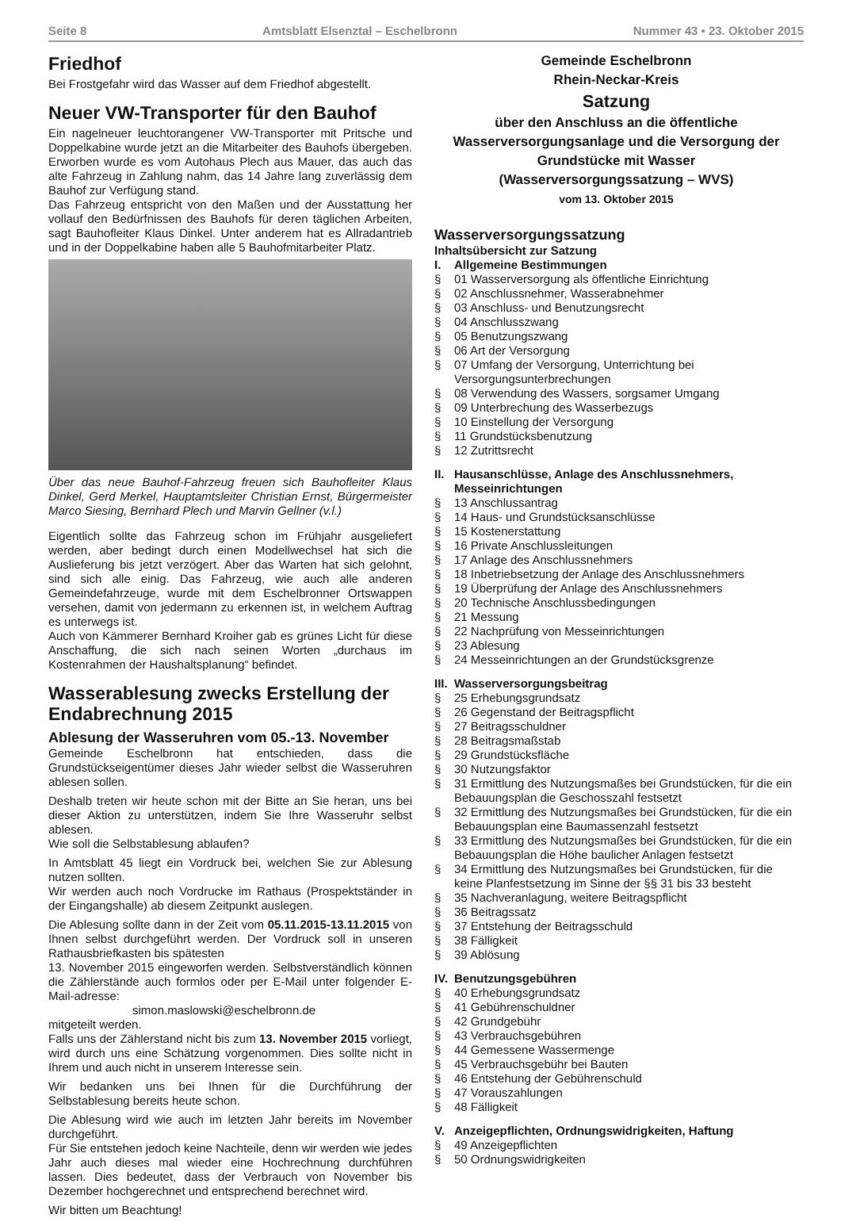Seite 8 Amtsblatt Elsenztal – Eschelbronn Nummer 43 • 23. Oktober 2015
Friedhof
Bei Frostgefahr wird das Wasser auf dem Friedhof abgestellt.
Neuer VW-Transporter für den Bauhof
Ein nagelneuer leuchtorangener VW-Transporter mit Pritsche und Doppelkabine wurde jetzt an die Mitarbeiter des Bauhofs übergeben. Erworben wurde es vom Autohaus Plech aus Mauer, das auch das alte Fahrzeug in Zahlung nahm, das 14 Jahre lang zuverlässig dem Bauhof zur Verfügung stand.
Das Fahrzeug entspricht von den Maßen und der Ausstattung her vollauf den Bedürfnissen des Bauhofs für deren täglichen Arbeiten, sagt Bauhofleiter Klaus Dinkel. Unter anderem hat es Allradantrieb und in der Doppelkabine haben alle 5 Bauhofmitarbeiter Platz.
Über das neue Bauhof-Fahrzeug freuen sich Bauhofleiter Klaus Dinkel, Gerd Merkel, Hauptamtsleiter Christian Ernst, Bürgermeister Marco Siesing, Bernhard Plech und Marvin Gellner (v.l.)
Eigentlich sollte das Fahrzeug schon im Frühjahr ausgeliefert werden, aber bedingt durch einen Modellwechsel hat sich die Auslieferung bis jetzt verzögert. Aber das Warten hat sich gelohnt, sind sich alle einig. Das Fahrzeug, wie auch alle anderen Gemeindefahrzeuge, wurde mit dem Eschelbronner Ortswappen versehen, damit von jedermann zu erkennen ist, in welchem Auftrag es unterwegs ist.
Auch von Kämmerer Bernhard Kroiher gab es grünes Licht für diese Anschaffung, die sich nach seinen Worten „durchaus im Kostenrahmen der Haushaltsplanung“ befindet.
Wasserablesung zwecks Erstellung der Endabrechnung 2015
Ablesung der Wasseruhren vom 05.-13. November
Gemeinde Eschelbronn hat entschieden, dass die Grundstückseigentümer dieses Jahr wieder selbst die Wasseruhren ablesen sollen.
Deshalb treten wir heute schon mit der Bitte an Sie heran, uns bei dieser Aktion zu unterstützen, indem Sie Ihre Wasseruhr selbst ablesen.
Wie soll die Selbstablesung ablaufen?
In Amtsblatt 45 liegt ein Vordruck bei, welchen Sie zur Ablesung nutzen sollten.
Wir werden auch noch Vordrucke im Rathaus (Prospektständer in der Eingangshalle) ab diesem Zeitpunkt auslegen.
Die Ablesung sollte dann in der Zeit vom 05.11.2015-13.11.2015 von Ihnen selbst durchgeführt werden. Der Vordruck soll in unseren Rathausbriefkasten bis spätesten
13. November 2015 eingeworfen werden. Selbstverständlich können die Zählerstände auch formlos oder per E-Mail unter folgender E-Mail-adresse:
simon.maslowski@eschelbronn.de
mitgeteilt werden.
Falls uns der Zählerstand nicht bis zum 13. November 2015 vorliegt, wird durch uns eine Schätzung vorgenommen. Dies sollte nicht in Ihrem und auch nicht in unserem Interesse sein.
Wir bedanken uns bei Ihnen für die Durchführung der Selbstablesung bereits heute schon.
Die Ablesung wird wie auch im letzten Jahr bereits im November durchgeführt.
Für Sie entstehen jedoch keine Nachteile, denn wir werden wie jedes Jahr auch dieses mal wieder eine Hochrechnung durchführen lassen. Dies bedeutet, dass der Verbrauch von November bis Dezember hochgerechnet und entsprechend berechnet wird.
Wir bitten um Beachtung!
Gemeinde Eschelbronn
Rhein-Neckar-Kreis
Satzung
über den Anschluss an die öffentliche Wasserversorgungsanlage und die Versorgung der Grundstücke mit Wasser
(Wasserversorgungssatzung – WVS)
vom 13. Oktober 2015
Wasserversorgungssatzung
Inhaltsübersicht zur Satzung
I. Allgemeine Bestimmungen
§ 01 Wasserversorgung als öffentliche Einrichtung
§ 02 Anschlussnehmer, Wasserabnehmer
§ 03 Anschluss- und Benutzungsrecht
§ 04 Anschlusszwang
§ 05 Benutzungszwang
§ 06 Art der Versorgung
§ 07 Umfang der Versorgung, Unterrichtung bei Versorgungsunterbrechungen
§ 08 Verwendung des Wassers, sorgsamer Umgang
§ 09 Unterbrechung des Wasserbezugs
§ 10 Einstellung der Versorgung
§ 11 Grundstücksbenutzung
§ 12 Zutrittsrecht
II. Hausanschlüsse, Anlage des Anschlussnehmers, Messeinrichtungen
§ 13 Anschlussantrag
§ 14 Haus- und Grundstücksanschlüsse
§ 15 Kostenerstattung
§ 16 Private Anschlussleitungen
§ 17 Anlage des Anschlussnehmers
§ 18 Inbetriebsetzung der Anlage des Anschlussnehmers
§ 19 Überprüfung der Anlage des Anschlussnehmers
§ 20 Technische Anschlussbedingungen
§ 21 Messung
§ 22 Nachprüfung von Messeinrichtungen
§ 23 Ablesung
§ 24 Messeinrichtungen an der Grundstücksgrenze
III. Wasserversorgungsbeitrag
§ 25 Erhebungsgrundsatz
§ 26 Gegenstand der Beitragspflicht
§ 27 Beitragsschuldner
§ 28 Beitragsmaßstab
§ 29 Grundstücksfläche
§ 30 Nutzungsfaktor
§ 31 Ermittlung des Nutzungsmaßes bei Grundstücken, für die ein Bebauungsplan die Geschosszahl festsetzt
§ 32 Ermittlung des Nutzungsmaßes bei Grundstücken, für die ein Bebauungsplan eine Baumassenzahl festsetzt
§ 33 Ermittlung des Nutzungsmaßes bei Grundstücken, für die ein Bebauungsplan die Höhe baulicher Anlagen festsetzt
§ 34 Ermittlung des Nutzungsmaßes bei Grundstücken, für die keine Planfestsetzung im Sinne der §§ 31 bis 33 besteht
§ 35 Nachveranlagung, weitere Beitragspflicht
§ 36 Beitragssatz
§ 37 Entstehung der Beitragsschuld
§ 38 Fälligkeit
§ 39 Ablösung
IV. Benutzungsgebühren
§ 40 Erhebungsgrundsatz
§ 41 Gebührenschuldner
§ 42 Grundgebühr
§ 43 Verbrauchsgebühren
§ 44 Gemessene Wassermenge
§ 45 Verbrauchsgebühr bei Bauten
§ 46 Entstehung der Gebührenschuld
§ 47 Vorauszahlungen
§ 48 Fälligkeit
V. Anzeigepflichten, Ordnungswidrigkeiten, Haftung
§ 49 Anzeigepflichten
§ 50 Ordnungswidrigkeiten